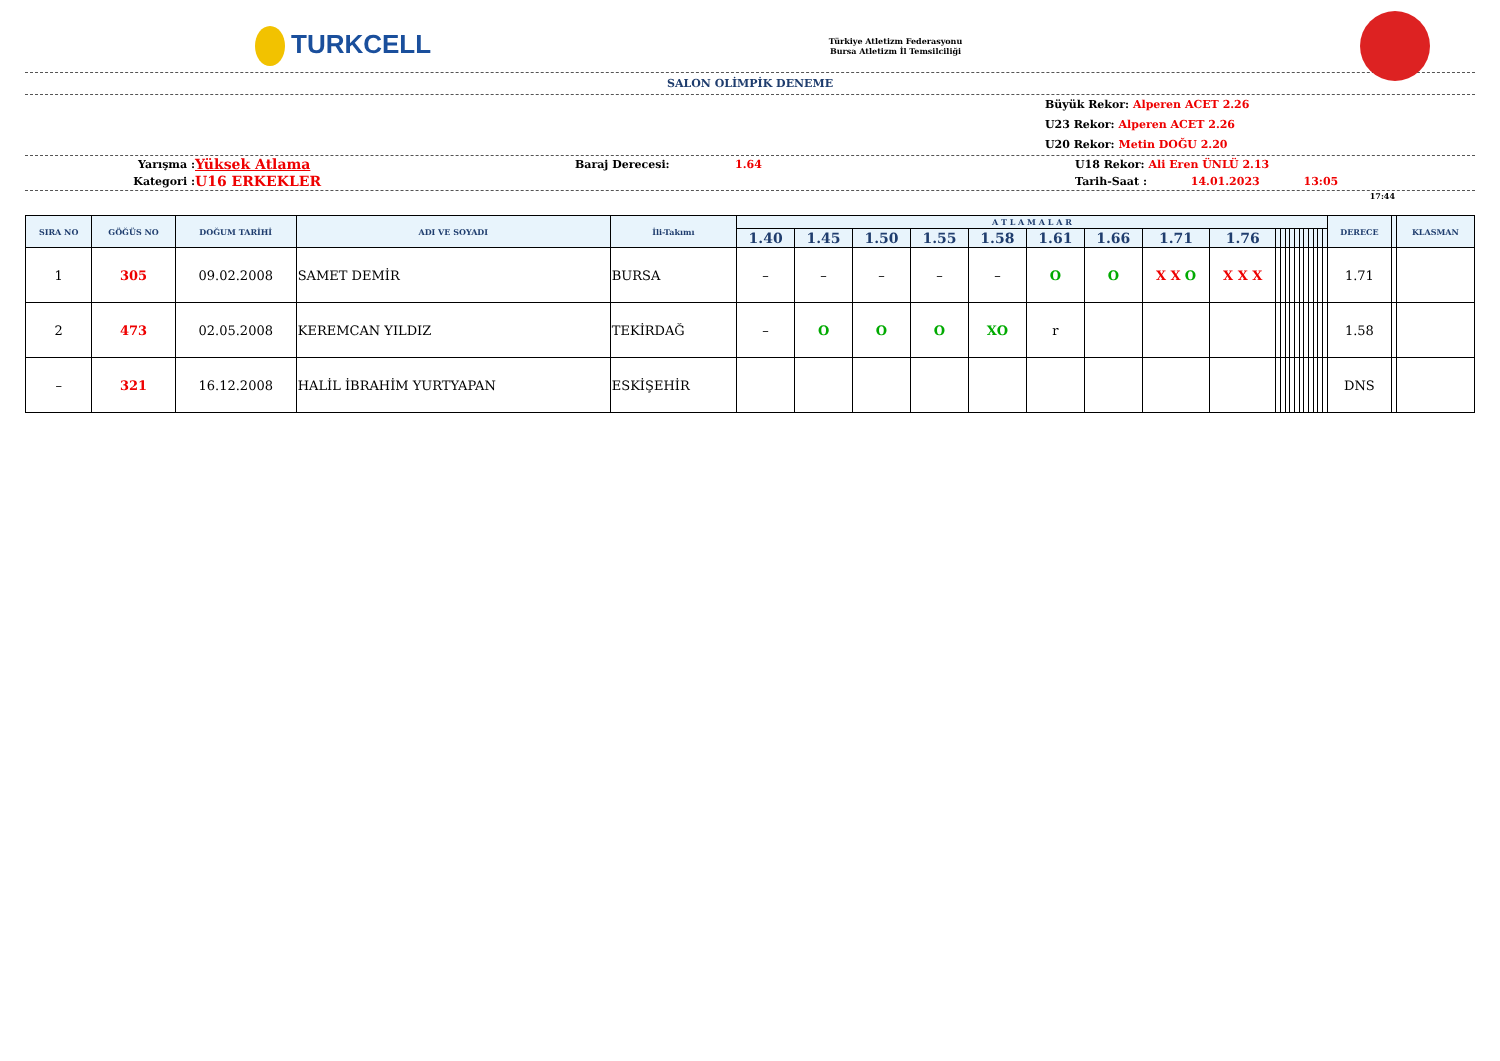TURKCELL
Türkiye Atletizm Federasyonu
Bursa Atletizm İl Temsilciliği
SALON OLİMPİK DENEME
Büyük Rekor: Alperen ACET 2.26
U23 Rekor: Alperen ACET 2.26
U20 Rekor: Metin DOĞU 2.20
Yarışma :
Yüksek Atlama
Baraj Derecesi: 1.64 U18 Rekor: Ali Eren ÜNLÜ 2.13
Kategori :
U16 ERKEKLER
Tarih-Saat : 14.01.2023 13:05
17:44
| SIRA NO | GÖĞÜS NO | DOĞUM TARİHİ | ADI VE SOYADI | İli-Takımı | A T L A M A L A R | | | | | | | | | | | | | | | | | | | | DERECE | | KLASMAN |
| --- | --- | --- | --- | --- | --- | --- | --- | --- | --- | --- | --- | --- | --- | --- | --- | --- | --- | --- | --- | --- | --- | --- | --- | --- | --- | --- | --- |
| | | | | | 1.40 | 1.45 | 1.50 | 1.55 | 1.58 | 1.61 | 1.66 | 1.71 | 1.76 | | | | | | | | | | | | | | |
| 1 | 305 | 09.02.2008 | SAMET DEMİR | BURSA | – | – | – | – | – | O | O | X X O | X X X | | | | | | | | | | | | 1.71 | | |
| 2 | 473 | 02.05.2008 | KEREMCAN YILDIZ | TEKİRDAĞ | – | O | O | O | XO | r | | | | | | | | | | | | | | | 1.58 | | |
| – | 321 | 16.12.2008 | HALİL İBRAHİM YURTYAPAN | ESKİŞEHİR | | | | | | | | | | | | | | | | | | | | | DNS | | |